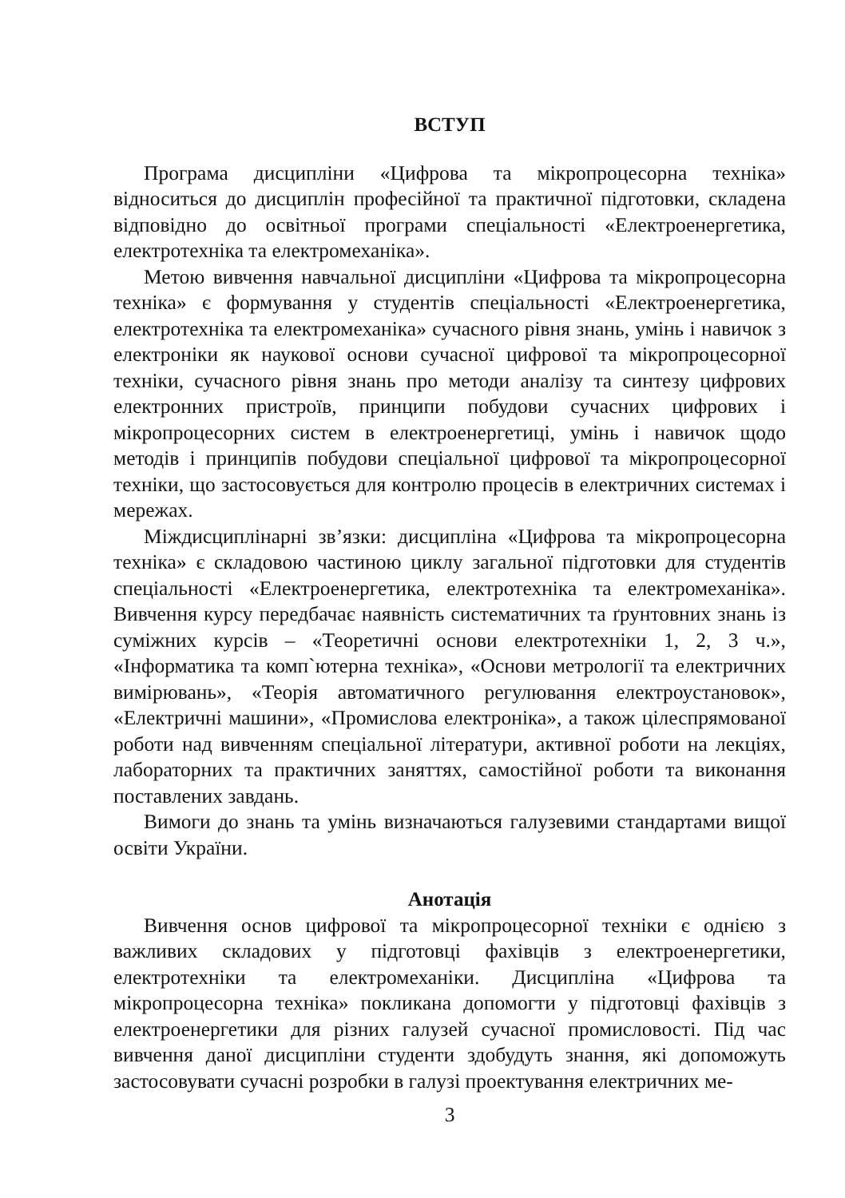ВСТУП
Програма дисципліни «Цифрова та мікропроцесорна техніка» відноситься до дисциплін професійної та практичної підготовки, складена відповідно до освітньої програми спеціальності «Електроенергетика, електротехніка та електромеханіка».
Метою вивчення навчальної дисципліни «Цифрова та мікропроцесорна техніка» є формування у студентів спеціальності «Електроенергетика, електротехніка та електромеханіка» сучасного рівня знань, умінь і навичок з електроніки як наукової основи сучасної цифрової та мікропроцесорної техніки, сучасного рівня знань про методи аналізу та синтезу цифрових електронних пристроїв, принципи побудови сучасних цифрових і мікропроцесорних систем в електроенергетиці, умінь і навичок щодо методів і принципів побудови спеціальної цифрової та мікропроцесорної техніки, що застосовується для контролю процесів в електричних системах і мережах.
Міждисциплінарні зв’язки: дисципліна «Цифрова та мікропроцесорна техніка» є складовою частиною циклу загальної підготовки для студентів спеціальності «Електроенергетика, електротехніка та електромеханіка». Вивчення курсу передбачає наявність систематичних та ґрунтовних знань із суміжних курсів – «Теоретичні основи електротехніки 1, 2, 3 ч.», «Інформатика та комп`ютерна техніка», «Основи метрології та електричних вимірювань», «Теорія автоматичного регулювання електроустановок», «Електричні машини», «Промислова електроніка», а також цілеспрямованої роботи над вивченням спеціальної літератури, активної роботи на лекціях, лабораторних та практичних заняттях, самостійної роботи та виконання поставлених завдань.
Вимоги до знань та умінь визначаються галузевими стандартами вищої освіти України.
Анотація
Вивчення основ цифрової та мікропроцесорної техніки є однією з важливих складових у підготовці фахівців з електроенергетики, електротехніки та електромеханіки. Дисципліна «Цифрова та мікропроцесорна техніка» покликана допомогти у підготовці фахівців з електроенергетики для різних галузей сучасної промисловості. Під час вивчення даної дисципліни студенти здобудуть знання, які допоможуть застосовувати сучасні розробки в галузі проектування електричних ме-
3